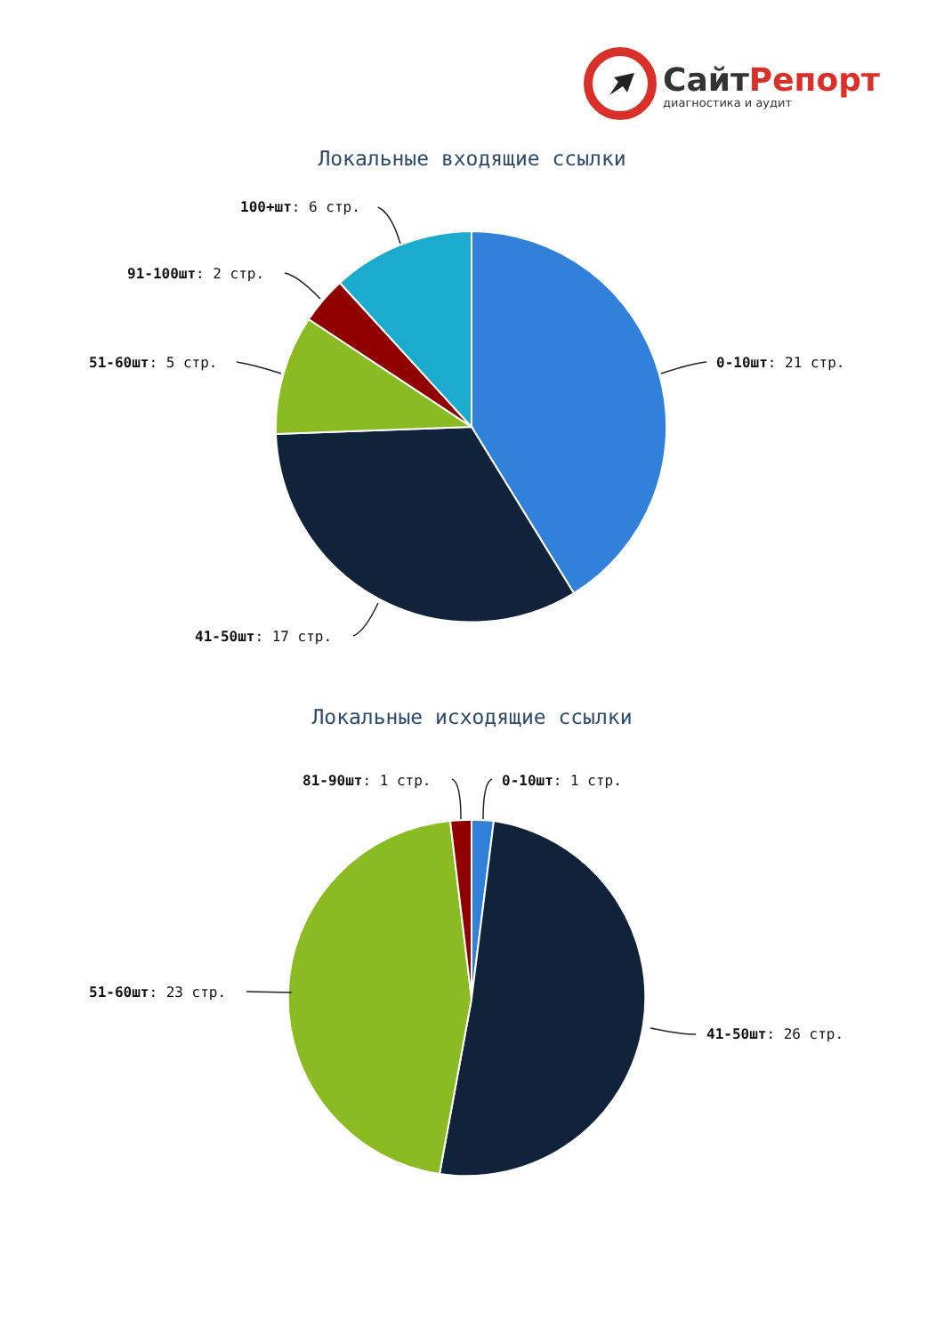СайтРепорт
диагностика и аудит
Локальные входящие ссылки
0-10шт: 21 стр.
41-50шт: 17 стр.
51-60шт: 5 стр.
91-100шт: 2 стр.
100+шт: 6 стр.
Локальные исходящие ссылки
0-10шт: 1 стр.
81-90шт: 1 стр.
51-60шт: 23 стр.
41-50шт: 26 стр.